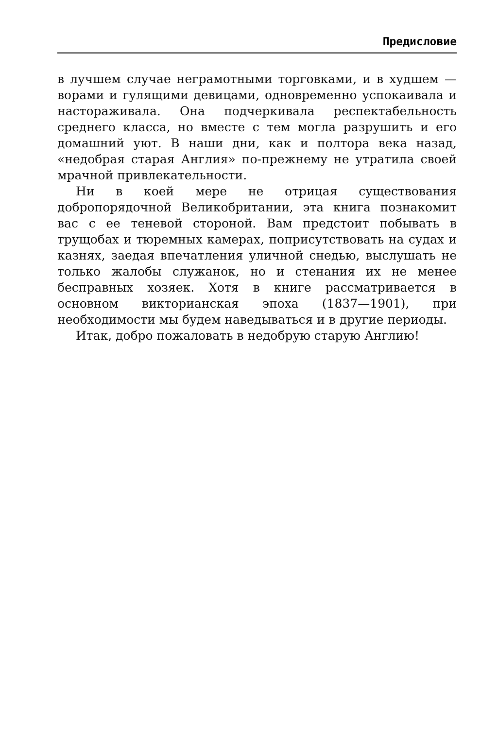Предисловие
в лучшем случае неграмотными торговками, и в худшем — ворами и гулящими девицами, одновременно успокаивала и настораживала. Она подчеркивала респектабельность среднего класса, но вместе с тем могла разрушить и его домашний уют. В наши дни, как и полтора века назад, «недобрая старая Англия» по-прежнему не утратила своей мрачной привлекательности.
Ни в коей мере не отрицая существования добропорядочной Великобритании, эта книга познакомит вас с ее теневой стороной. Вам предстоит побывать в трущобах и тюремных камерах, поприсутствовать на судах и казнях, заедая впечатления уличной снедью, выслушать не только жалобы служанок, но и стенания их не менее бесправных хозяек. Хотя в книге рассматривается в основном викторианская эпоха (1837—1901), при необходимости мы будем наведываться и в другие периоды.
Итак, добро пожаловать в недобрую старую Англию!